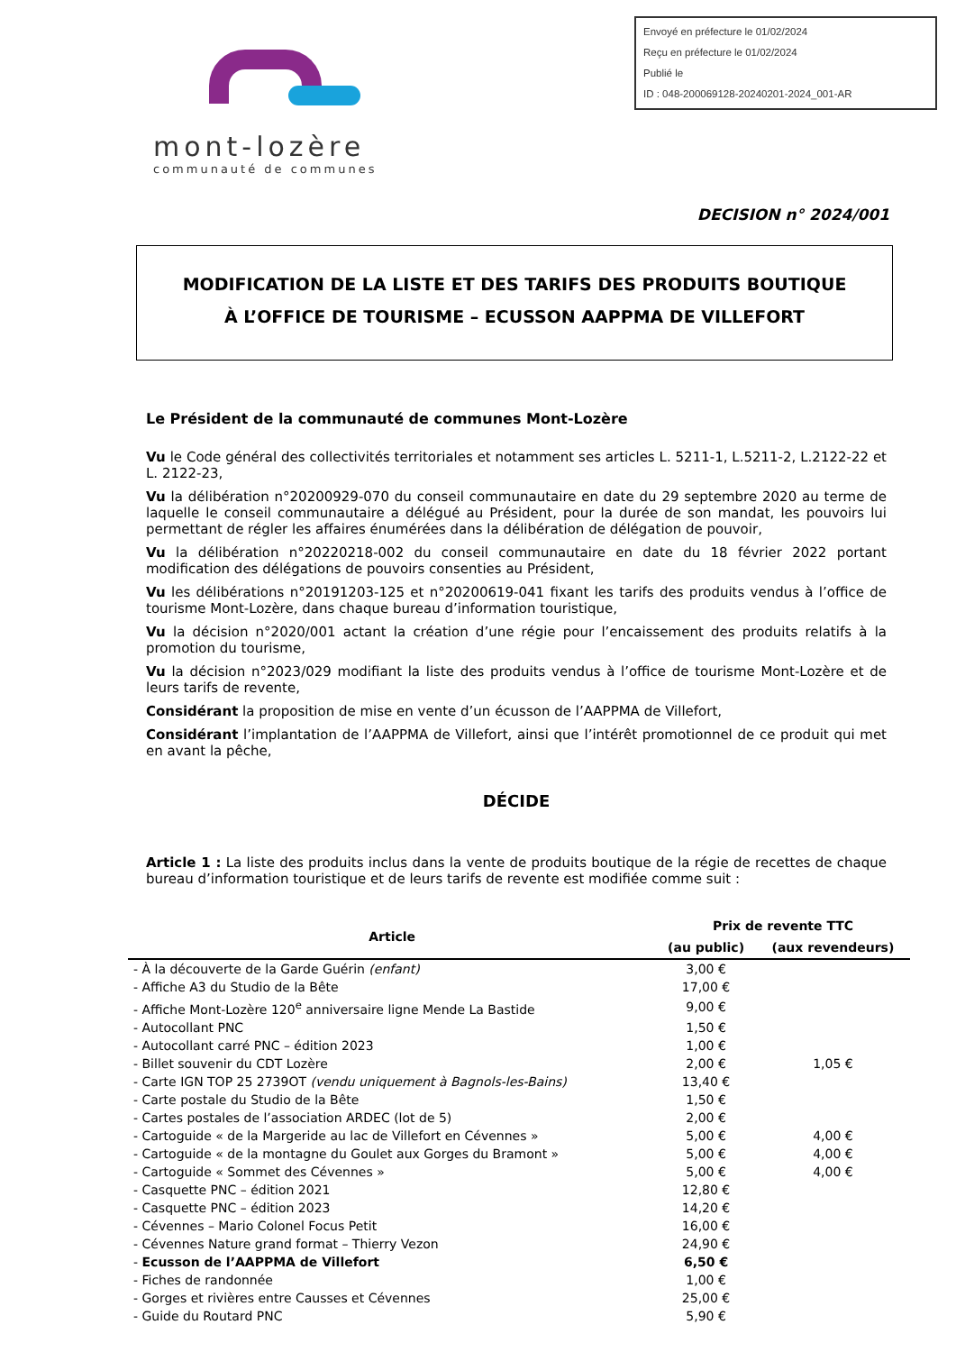Envoyé en préfecture le 01/02/2024
Reçu en préfecture le 01/02/2024
Publié le
ID : 048-200069128-20240201-2024_001-AR
mont-lozère
communauté de communes
DECISION n° 2024/001
MODIFICATION DE LA LISTE ET DES TARIFS DES PRODUITS BOUTIQUE
À L’OFFICE DE TOURISME – ECUSSON AAPPMA DE VILLEFORT
Le Président de la communauté de communes Mont-Lozère
Vu le Code général des collectivités territoriales et notamment ses articles L. 5211-1, L.5211-2, L.2122-22 et L. 2122-23,
Vu la délibération n°20200929-070 du conseil communautaire en date du 29 septembre 2020 au terme de laquelle le conseil communautaire a délégué au Président, pour la durée de son mandat, les pouvoirs lui permettant de régler les affaires énumérées dans la délibération de délégation de pouvoir,
Vu la délibération n°20220218-002 du conseil communautaire en date du 18 février 2022 portant modification des délégations de pouvoirs consenties au Président,
Vu les délibérations n°20191203-125 et n°20200619-041 fixant les tarifs des produits vendus à l’office de tourisme Mont-Lozère, dans chaque bureau d’information touristique,
Vu la décision n°2020/001 actant la création d’une régie pour l’encaissement des produits relatifs à la promotion du tourisme,
Vu la décision n°2023/029 modifiant la liste des produits vendus à l’office de tourisme Mont-Lozère et de leurs tarifs de revente,
Considérant la proposition de mise en vente d’un écusson de l’AAPPMA de Villefort,
Considérant l’implantation de l’AAPPMA de Villefort, ainsi que l’intérêt promotionnel de ce produit qui met en avant la pêche,
DÉCIDE
Article 1 : La liste des produits inclus dans la vente de produits boutique de la régie de recettes de chaque bureau d’information touristique et de leurs tarifs de revente est modifiée comme suit :
| Article | Prix de revente TTC | |
| --- | --- | --- |
| | (au public) | (aux revendeurs) |
| - À la découverte de la Garde Guérin (enfant) | 3,00 € | |
| - Affiche A3 du Studio de la Bête | 17,00 € | |
| - Affiche Mont-Lozère 120<sup>e</sup> anniversaire ligne Mende La Bastide | 9,00 € | |
| - Autocollant PNC | 1,50 € | |
| - Autocollant carré PNC – édition 2023 | 1,00 € | |
| - Billet souvenir du CDT Lozère | 2,00 € | 1,05 € |
| - Carte IGN TOP 25 2739OT (vendu uniquement à Bagnols-les-Bains) | 13,40 € | |
| - Carte postale du Studio de la Bête | 1,50 € | |
| - Cartes postales de l’association ARDEC (lot de 5) | 2,00 € | |
| - Cartoguide « de la Margeride au lac de Villefort en Cévennes » | 5,00 € | 4,00 € |
| - Cartoguide « de la montagne du Goulet aux Gorges du Bramont » | 5,00 € | 4,00 € |
| - Cartoguide « Sommet des Cévennes » | 5,00 € | 4,00 € |
| - Casquette PNC – édition 2021 | 12,80 € | |
| - Casquette PNC – édition 2023 | 14,20 € | |
| - Cévennes – Mario Colonel Focus Petit | 16,00 € | |
| - Cévennes Nature grand format – Thierry Vezon | 24,90 € | |
| - Ecusson de l’AAPPMA de Villefort | 6,50 € | |
| - Fiches de randonnée | 1,00 € | |
| - Gorges et rivières entre Causses et Cévennes | 25,00 € | |
| - Guide du Routard PNC | 5,90 € | |